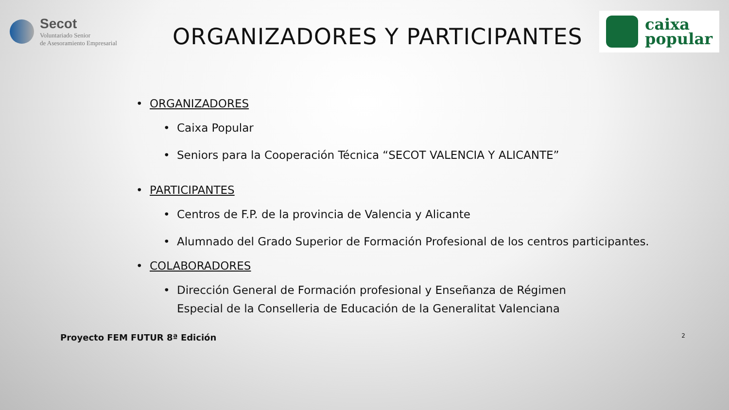Secot
Voluntariado Senior
de Asesoramiento Empresarial
ORGANIZADORES Y PARTICIPANTES
caixa
popular
• ORGANIZADORES
•
Caixa Popular
•
Seniors para la Cooperación Técnica “SECOT VALENCIA Y ALICANTE”
• PARTICIPANTES
•
Centros de F.P. de la provincia de Valencia y Alicante
• Alumnado del Grado Superior de Formación Profesional de los centros participantes.
• COLABORADORES
• Dirección General de Formación profesional y Enseñanza de Régimen Especial de la Conselleria de Educación de la Generalitat Valenciana
Proyecto FEM FUTUR 8ª Edición 2